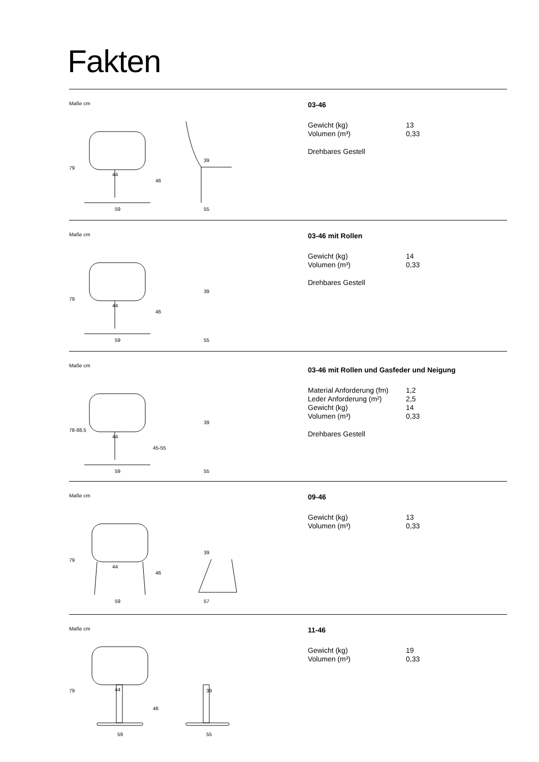Fakten
Maße cm
79
44
59
39
46
55
03-46
| Gewicht (kg) | 13 |
| Volumen (m³) | 0,33 |
Drehbares Gestell
Maße cm
79
44
59
39
46
55
03-46 mit Rollen
| Gewicht (kg) | 14 |
| Volumen (m³) | 0,33 |
Drehbares Gestell
Maße cm
78-88,5
44
59
39
45-55
55
03-46 mit Rollen und Gasfeder und Neigung
| Material Anforderung (fm) | 1,2 |
| Leder Anforderung (m²) | 2,5 |
| Gewicht (kg) | 14 |
| Volumen (m³) | 0,33 |
Drehbares Gestell
Maße cm
79
44
59
39
46
57
09-46
| Gewicht (kg) | 13 |
| Volumen (m³) | 0,33 |
Maße cm
79
44
59
39
46
55
11-46
| Gewicht (kg) | 19 |
| Volumen (m³) | 0,33 |